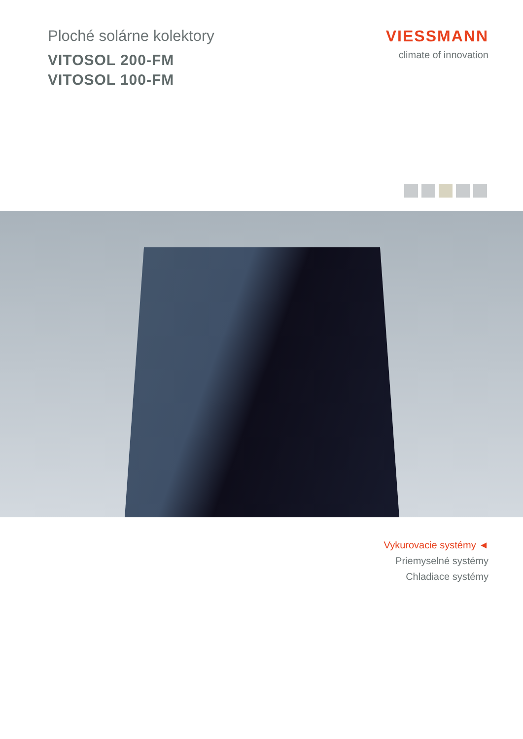Ploché solárne kolektory
VITOSOL 200-FM
VITOSOL 100-FM
VIESSMANN
climate of innovation
Vykurovacie systémy ◄
Priemyselné systémy
Chladiace systémy